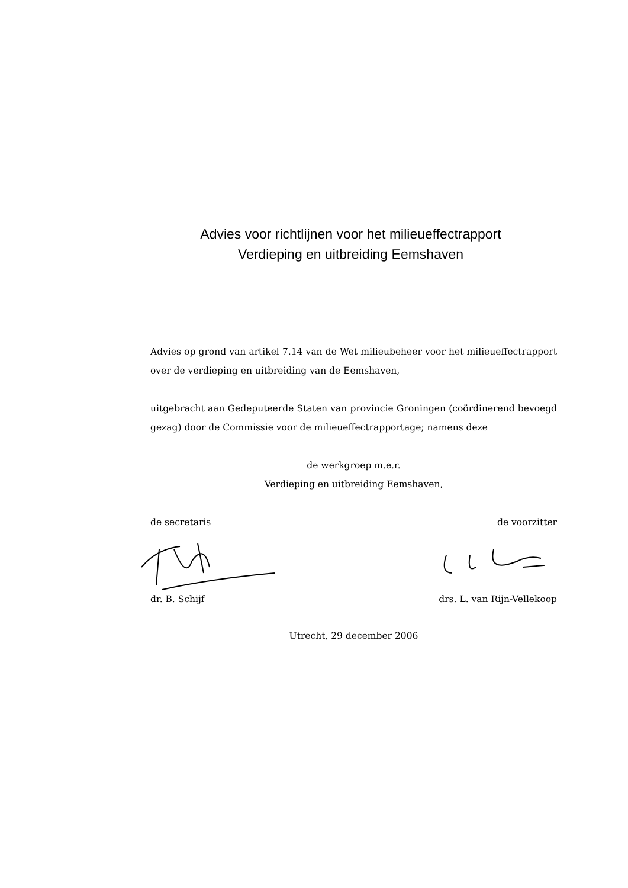Advies voor richtlijnen voor het milieueffectrapport
Verdieping en uitbreiding Eemshaven
Advies op grond van artikel 7.14 van de Wet milieubeheer voor het milieueffectrapport over de verdieping en uitbreiding van de Eemshaven,
uitgebracht aan Gedeputeerde Staten van provincie Groningen (coördinerend bevoegd gezag) door de Commissie voor de milieueffectrapportage; namens deze
de werkgroep m.e.r.
Verdieping en uitbreiding Eemshaven,
de secretaris de voorzitter
dr. B. Schijf drs. L. van Rijn-Vellekoop
Utrecht, 29 december 2006